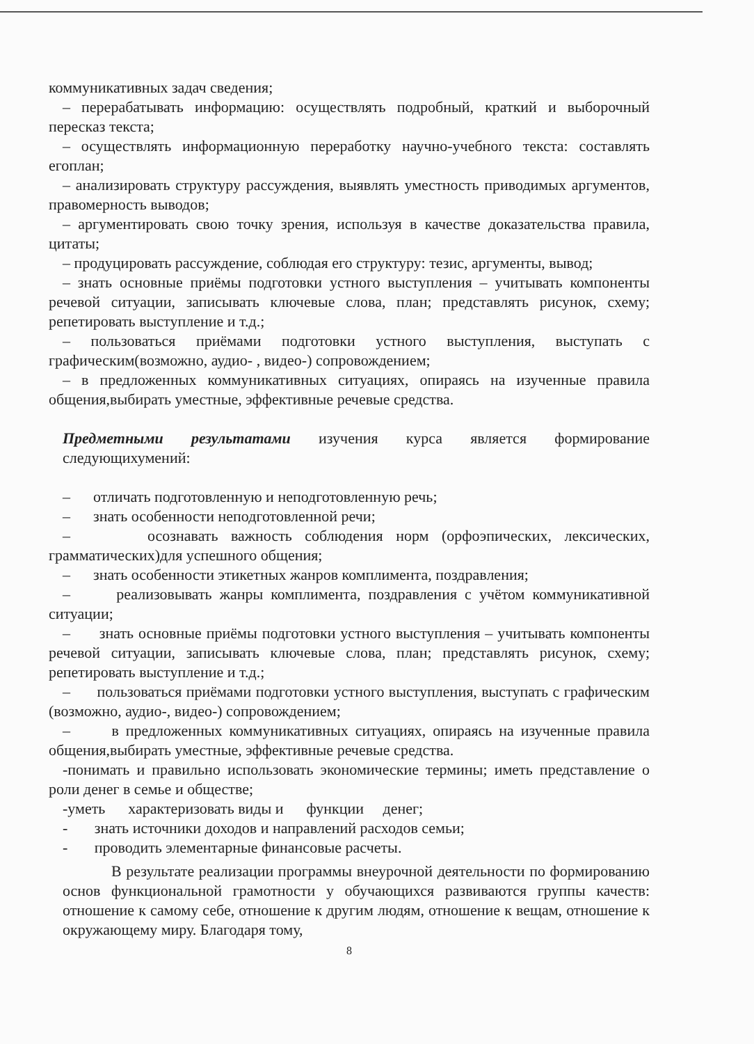коммуникативных задач сведения;
– перерабатывать информацию: осуществлять подробный, краткий и выборочный пересказ текста;
– осуществлять информационную переработку научно-учебного текста: составлять егоплан;
– анализировать структуру рассуждения, выявлять уместность приводимых аргументов, правомерность выводов;
– аргументировать свою точку зрения, используя в качестве доказательства правила, цитаты;
– продуцировать рассуждение, соблюдая его структуру: тезис, аргументы, вывод;
– знать основные приёмы подготовки устного выступления – учитывать компоненты речевой ситуации, записывать ключевые слова, план; представлять рисунок, схему; репетировать выступление и т.д.;
– пользоваться приёмами подготовки устного выступления, выступать с графическим(возможно, аудио- , видео-) сопровождением;
– в предложенных коммуникативных ситуациях, опираясь на изученные правила общения,выбирать уместные, эффективные речевые средства.
Предметными результатами изучения курса является формирование следующихумений:
– отличать подготовленную и неподготовленную речь;
– знать особенности неподготовленной речи;
– осознавать важность соблюдения норм (орфоэпических, лексических, грамматических)для успешного общения;
– знать особенности этикетных жанров комплимента, поздравления;
– реализовывать жанры комплимента, поздравления с учётом коммуникативной ситуации;
– знать основные приёмы подготовки устного выступления – учитывать компоненты речевой ситуации, записывать ключевые слова, план; представлять рисунок, схему; репетировать выступление и т.д.;
– пользоваться приёмами подготовки устного выступления, выступать с графическим (возможно, аудио-, видео-) сопровождением;
– в предложенных коммуникативных ситуациях, опираясь на изученные правила общения,выбирать уместные, эффективные речевые средства.
-понимать и правильно использовать экономические термины; иметь представление о роли денег в семье и обществе;
-уметь характеризовать виды и функции денег;
- знать источники доходов и направлений расходов семьи;
- проводить элементарные финансовые расчеты.
В результате реализации программы внеурочной деятельности по формированию основ функциональной грамотности у обучающихся развиваются группы качеств: отношение к самому себе, отношение к другим людям, отношение к вещам, отношение к окружающему миру. Благодаря тому,
8